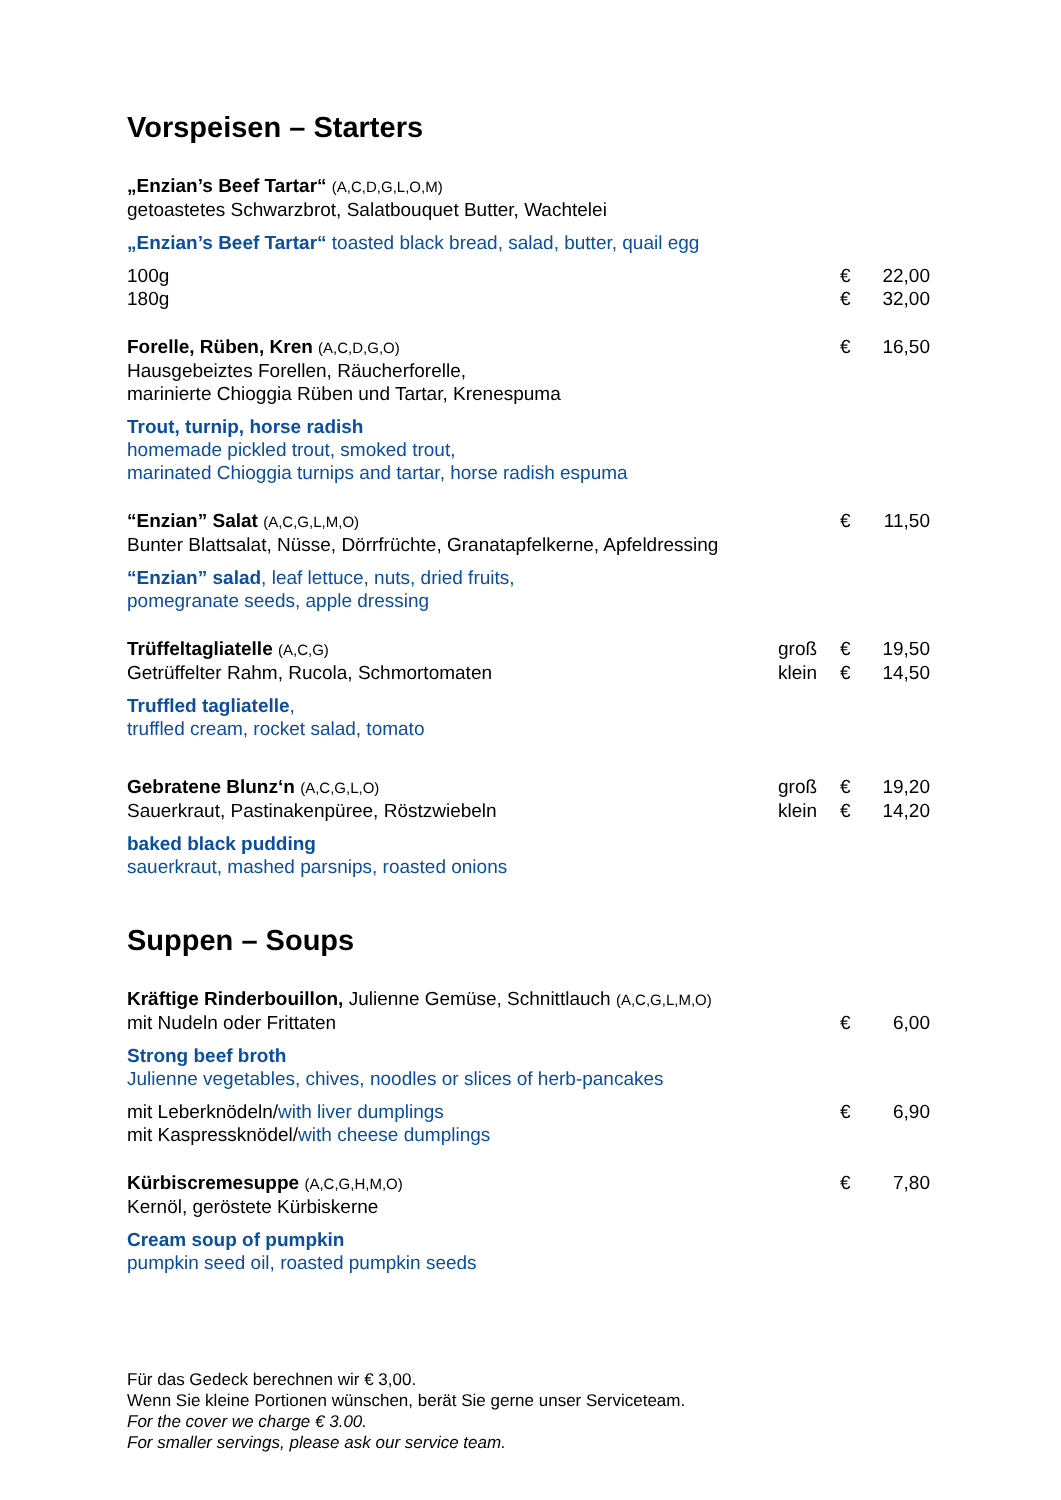Vorspeisen – Starters
„Enzian’s Beef Tartar“ (A,C,D,G,L,O,M)
getoastetes Schwarzbrot, Salatbouquet Butter, Wachtelei
„Enzian’s Beef Tartar“ toasted black bread, salad, butter, quail egg
100g € 22,00
180g € 32,00
Forelle, Rüben, Kren (A,C,D,G,O)
€ 16,50
Hausgebeiztes Forellen, Räucherforelle,
marinierte Chioggia Rüben und Tartar, Krenespuma
Trout, turnip, horse radish
homemade pickled trout, smoked trout,
marinated Chioggia turnips and tartar, horse radish espuma
“Enzian” Salat (A,C,G,L,M,O)
€ 11,50
Bunter Blattsalat, Nüsse, Dörrfrüchte, Granatapfelkerne, Apfeldressing
“Enzian” salad, leaf lettuce, nuts, dried fruits,
pomegranate seeds, apple dressing
Trüffeltagliatelle (A,C,G)
groß € 19,50
Getrüffelter Rahm, Rucola, Schmortomaten
klein € 14,50
Truffled tagliatelle,
truffled cream, rocket salad, tomato
Gebratene Blunz‘n (A,C,G,L,O)
groß € 19,20
Sauerkraut, Pastinakenpüree, Röstzwiebeln
klein € 14,20
baked black pudding
sauerkraut, mashed parsnips, roasted onions
Suppen – Soups
Kräftige Rinderbouillon, Julienne Gemüse, Schnittlauch (A,C,G,L,M,O)
mit Nudeln oder Frittaten € 6,00
Strong beef broth
Julienne vegetables, chives, noodles or slices of herb-pancakes
mit Leberknödeln/with liver dumplings
€ 6,90
mit Kaspressknödel/with cheese dumplings
Kürbiscremesuppe (A,C,G,H,M,O)
€ 7,80
Kernöl, geröstete Kürbiskerne
Cream soup of pumpkin
pumpkin seed oil, roasted pumpkin seeds
Für das Gedeck berechnen wir € 3,00.
Wenn Sie kleine Portionen wünschen, berät Sie gerne unser Serviceteam.
For the cover we charge € 3.00.
For smaller servings, please ask our service team.